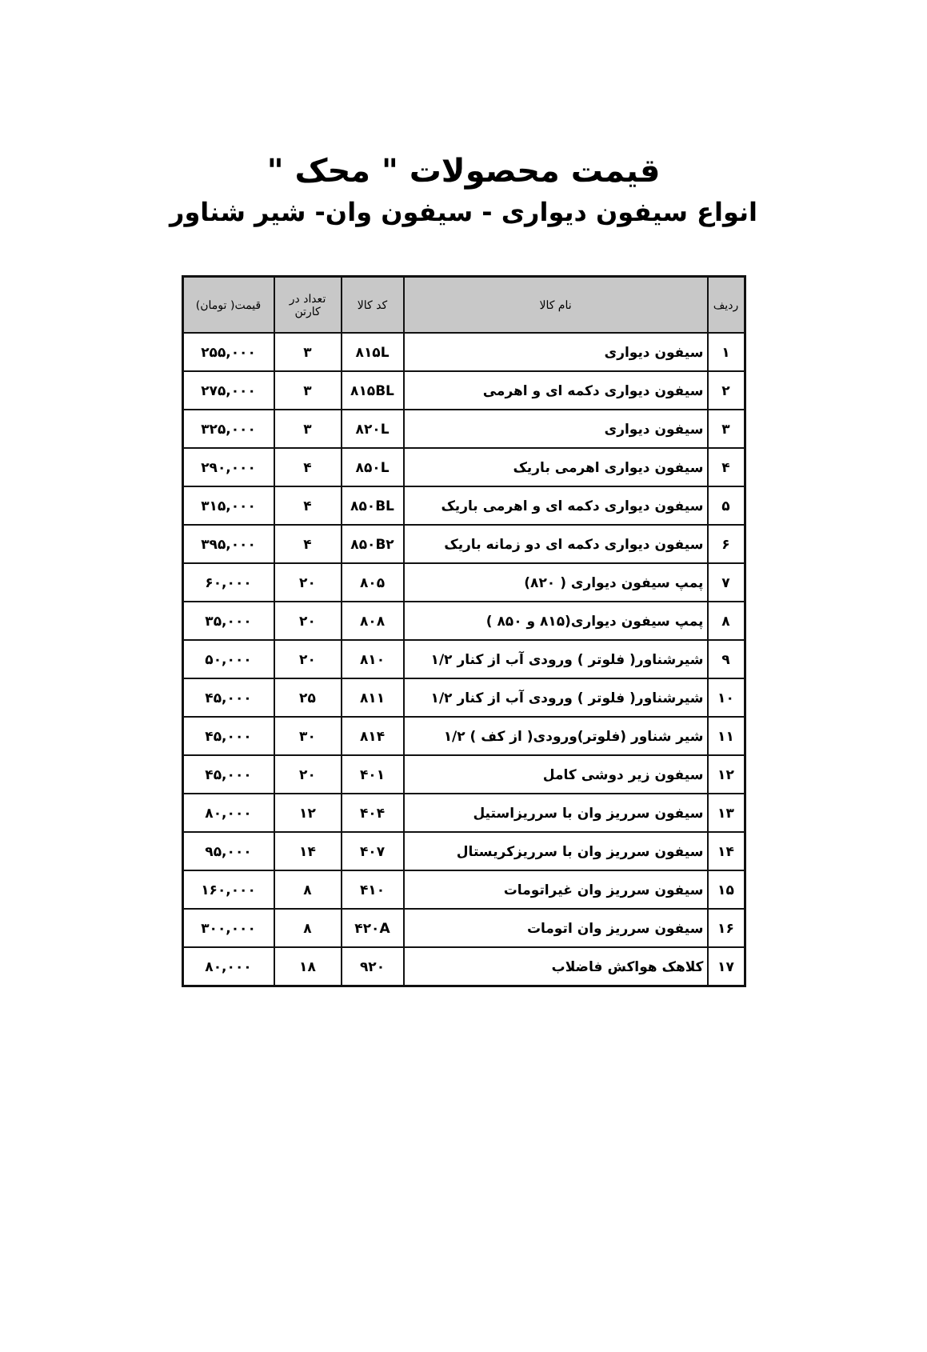قیمت محصولات " محک "
انواع سیفون دیواری - سیفون وان- شیر شناور
| ردیف | نام کالا | کد کالا | تعداد در کارتن | قیمت( تومان) |
| --- | --- | --- | --- | --- |
| ۱ | سیفون دیواری | ۸۱۵L | ۳ | ۲۵۵,۰۰۰ |
| ۲ | سیفون دیواری دکمه ای و اهرمی | ۸۱۵BL | ۳ | ۲۷۵,۰۰۰ |
| ۳ | سیفون دیواری | ۸۲۰L | ۳ | ۳۲۵,۰۰۰ |
| ۴ | سیفون دیواری اهرمی باریک | ۸۵۰L | ۴ | ۲۹۰,۰۰۰ |
| ۵ | سیفون دیواری دکمه ای و اهرمی باریک | ۸۵۰BL | ۴ | ۳۱۵,۰۰۰ |
| ۶ | سیفون دیواری دکمه ای دو زمانه باریک | ۸۵۰B۲ | ۴ | ۳۹۵,۰۰۰ |
| ۷ | پمپ سیفون دیواری ( ۸۲۰) | ۸۰۵ | ۲۰ | ۶۰,۰۰۰ |
| ۸ | پمپ سیفون دیواری(۸۱۵ و ۸۵۰ ) | ۸۰۸ | ۲۰ | ۳۵,۰۰۰ |
| ۹ | شیرشناور( فلوتر ) ورودی آب از کنار ۱/۲ | ۸۱۰ | ۲۰ | ۵۰,۰۰۰ |
| ۱۰ | شیرشناور( فلوتر ) ورودی آب از کنار ۱/۲ | ۸۱۱ | ۲۵ | ۴۵,۰۰۰ |
| ۱۱ | شیر شناور (فلوتر)ورودی( از کف ) ۱/۲ | ۸۱۴ | ۳۰ | ۴۵,۰۰۰ |
| ۱۲ | سیفون زیر دوشی کامل | ۴۰۱ | ۲۰ | ۴۵,۰۰۰ |
| ۱۳ | سیفون سرریز وان با سرریزاستیل | ۴۰۴ | ۱۲ | ۸۰,۰۰۰ |
| ۱۴ | سیفون سرریز وان با سرریزکریستال | ۴۰۷ | ۱۴ | ۹۵,۰۰۰ |
| ۱۵ | سیفون سرریز وان غیراتومات | ۴۱۰ | ۸ | ۱۶۰,۰۰۰ |
| ۱۶ | سیفون سرریز وان اتومات | ۴۲۰A | ۸ | ۳۰۰,۰۰۰ |
| ۱۷ | کلاهک هواکش فاضلاب | ۹۲۰ | ۱۸ | ۸۰,۰۰۰ |